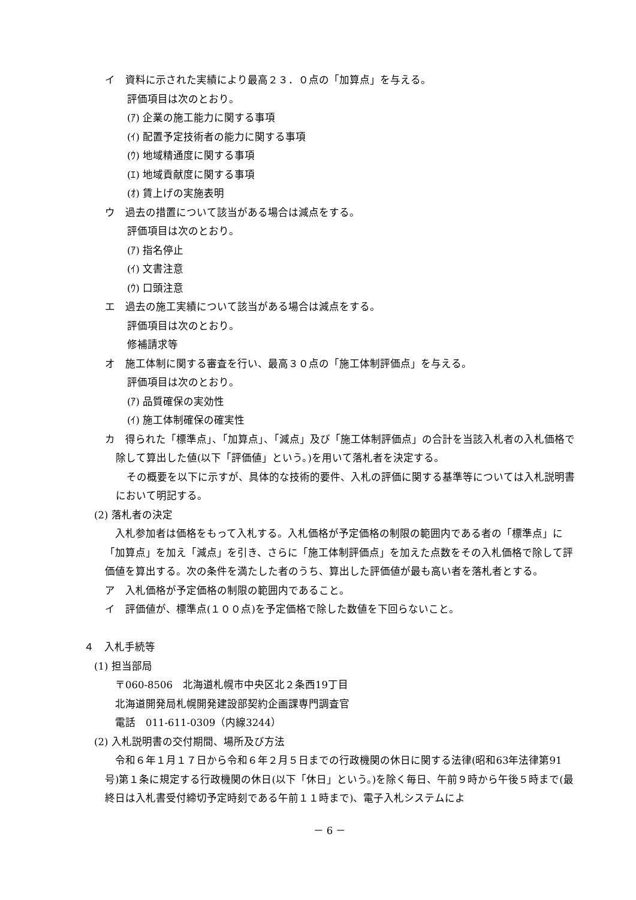イ　資料に示された実績により最高２３．０点の「加算点」を与える。
評価項目は次のとおり。
(ｱ) 企業の施工能力に関する事項
(ｲ) 配置予定技術者の能力に関する事項
(ｳ) 地域精通度に関する事項
(ｴ) 地域貢献度に関する事項
(ｵ) 賃上げの実施表明
ウ　過去の措置について該当がある場合は減点をする。
評価項目は次のとおり。
(ｱ) 指名停止
(ｲ) 文書注意
(ｳ) 口頭注意
エ　過去の施工実績について該当がある場合は減点をする。
評価項目は次のとおり。
修補請求等
オ　施工体制に関する審査を行い、最高３０点の「施工体制評価点」を与える。
評価項目は次のとおり。
(ｱ) 品質確保の実効性
(ｲ) 施工体制確保の確実性
カ　得られた「標準点」、「加算点」、「減点」及び「施工体制評価点」の合計を当該入札者の入札価格で除して算出した値(以下「評価値」という。)を用いて落札者を決定する。
その概要を以下に示すが、具体的な技術的要件、入札の評価に関する基準等については入札説明書において明記する。
(2) 落札者の決定
入札参加者は価格をもって入札する。入札価格が予定価格の制限の範囲内である者の「標準点」に「加算点」を加え「減点」を引き、さらに「施工体制評価点」を加えた点数をその入札価格で除して評価値を算出する。次の条件を満たした者のうち、算出した評価値が最も高い者を落札者とする。
ア　入札価格が予定価格の制限の範囲内であること。
イ　評価値が、標準点(１００点)を予定価格で除した数値を下回らないこと。
４　入札手続等
(1) 担当部局
〒060-8506　北海道札幌市中央区北２条西19丁目
北海道開発局札幌開発建設部契約企画課専門調査官
電話　011-611-0309（内線3244）
(2) 入札説明書の交付期間、場所及び方法
令和６年１月１７日から令和６年２月５日までの行政機関の休日に関する法律(昭和63年法律第91号)第１条に規定する行政機関の休日(以下「休日」という。)を除く毎日、午前９時から午後５時まで(最終日は入札書受付締切予定時刻である午前１１時まで)、電子入札システムによ
－ 6 －